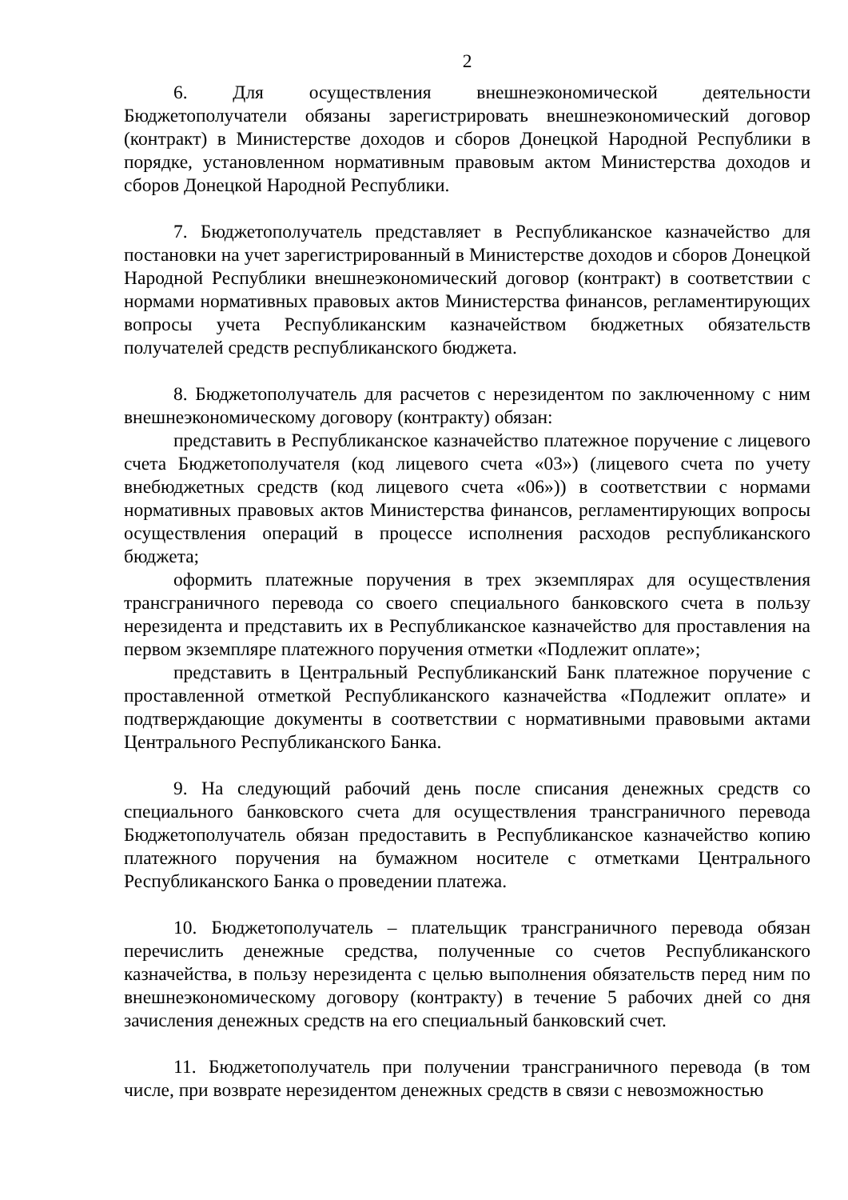2
6. Для осуществления внешнеэкономической деятельности Бюджетополучатели обязаны зарегистрировать внешнеэкономический договор (контракт) в Министерстве доходов и сборов Донецкой Народной Республики в порядке, установленном нормативным правовым актом Министерства доходов и сборов Донецкой Народной Республики.
7. Бюджетополучатель представляет в Республиканское казначейство для постановки на учет зарегистрированный в Министерстве доходов и сборов Донецкой Народной Республики внешнеэкономический договор (контракт) в соответствии с нормами нормативных правовых актов Министерства финансов, регламентирующих вопросы учета Республиканским казначейством бюджетных обязательств получателей средств республиканского бюджета.
8. Бюджетополучатель для расчетов с нерезидентом по заключенному с ним внешнеэкономическому договору (контракту) обязан:
представить в Республиканское казначейство платежное поручение с лицевого счета Бюджетополучателя (код лицевого счета «03») (лицевого счета по учету внебюджетных средств (код лицевого счета «06»)) в соответствии с нормами нормативных правовых актов Министерства финансов, регламентирующих вопросы осуществления операций в процессе исполнения расходов республиканского бюджета;
оформить платежные поручения в трех экземплярах для осуществления трансграничного перевода со своего специального банковского счета в пользу нерезидента и представить их в Республиканское казначейство для проставления на первом экземпляре платежного поручения отметки «Подлежит оплате»;
представить в Центральный Республиканский Банк платежное поручение с проставленной отметкой Республиканского казначейства «Подлежит оплате» и подтверждающие документы в соответствии с нормативными правовыми актами Центрального Республиканского Банка.
9. На следующий рабочий день после списания денежных средств со специального банковского счета для осуществления трансграничного перевода Бюджетополучатель обязан предоставить в Республиканское казначейство копию платежного поручения на бумажном носителе с отметками Центрального Республиканского Банка о проведении платежа.
10. Бюджетополучатель – плательщик трансграничного перевода обязан перечислить денежные средства, полученные со счетов Республиканского казначейства, в пользу нерезидента с целью выполнения обязательств перед ним по внешнеэкономическому договору (контракту) в течение 5 рабочих дней со дня зачисления денежных средств на его специальный банковский счет.
11. Бюджетополучатель при получении трансграничного перевода (в том числе, при возврате нерезидентом денежных средств в связи с невозможностью